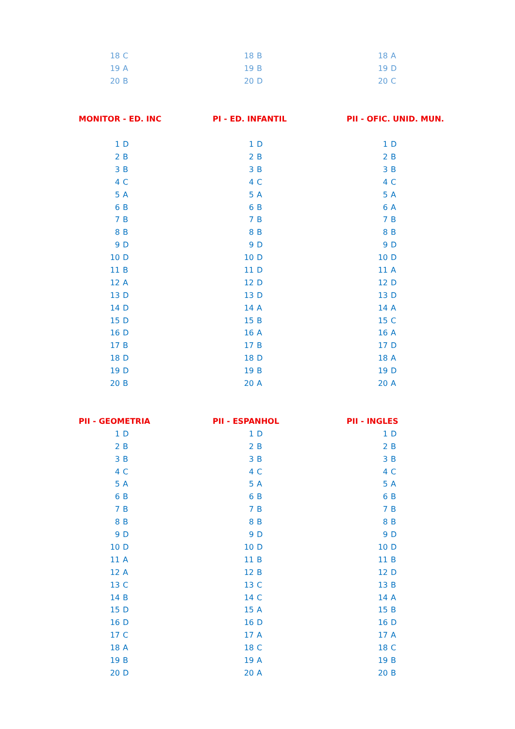| 18 | C |
| 19 | A |
| 20 | B |
| 18 | B |
| 19 | B |
| 20 | D |
| 18 | A |
| 19 | D |
| 20 | C |
| MONITOR - ED. INC | |
| --- | --- |
| 1 | D |
| 2 | B |
| 3 | B |
| 4 | C |
| 5 | A |
| 6 | B |
| 7 | B |
| 8 | B |
| 9 | D |
| 10 | D |
| 11 | B |
| 12 | A |
| 13 | D |
| 14 | D |
| 15 | D |
| 16 | D |
| 17 | B |
| 18 | D |
| 19 | D |
| 20 | B |
| PI - ED. INFANTIL | |
| --- | --- |
| 1 | D |
| 2 | B |
| 3 | B |
| 4 | C |
| 5 | A |
| 6 | B |
| 7 | B |
| 8 | B |
| 9 | D |
| 10 | D |
| 11 | D |
| 12 | D |
| 13 | D |
| 14 | A |
| 15 | B |
| 16 | A |
| 17 | B |
| 18 | D |
| 19 | B |
| 20 | A |
| PII - OFIC. UNID. MUN. | |
| --- | --- |
| 1 | D |
| 2 | B |
| 3 | B |
| 4 | C |
| 5 | A |
| 6 | A |
| 7 | B |
| 8 | B |
| 9 | D |
| 10 | D |
| 11 | A |
| 12 | D |
| 13 | D |
| 14 | A |
| 15 | C |
| 16 | A |
| 17 | D |
| 18 | A |
| 19 | D |
| 20 | A |
| PII - GEOMETRIA | |
| --- | --- |
| 1 | D |
| 2 | B |
| 3 | B |
| 4 | C |
| 5 | A |
| 6 | B |
| 7 | B |
| 8 | B |
| 9 | D |
| 10 | D |
| 11 | A |
| 12 | A |
| 13 | C |
| 14 | B |
| 15 | D |
| 16 | D |
| 17 | C |
| 18 | A |
| 19 | B |
| 20 | D |
| PII - ESPANHOL | |
| --- | --- |
| 1 | D |
| 2 | B |
| 3 | B |
| 4 | C |
| 5 | A |
| 6 | B |
| 7 | B |
| 8 | B |
| 9 | D |
| 10 | D |
| 11 | B |
| 12 | B |
| 13 | C |
| 14 | C |
| 15 | A |
| 16 | D |
| 17 | A |
| 18 | C |
| 19 | A |
| 20 | A |
| PII - INGLES | |
| --- | --- |
| 1 | D |
| 2 | B |
| 3 | B |
| 4 | C |
| 5 | A |
| 6 | B |
| 7 | B |
| 8 | B |
| 9 | D |
| 10 | D |
| 11 | B |
| 12 | D |
| 13 | B |
| 14 | A |
| 15 | B |
| 16 | D |
| 17 | A |
| 18 | C |
| 19 | B |
| 20 | B |